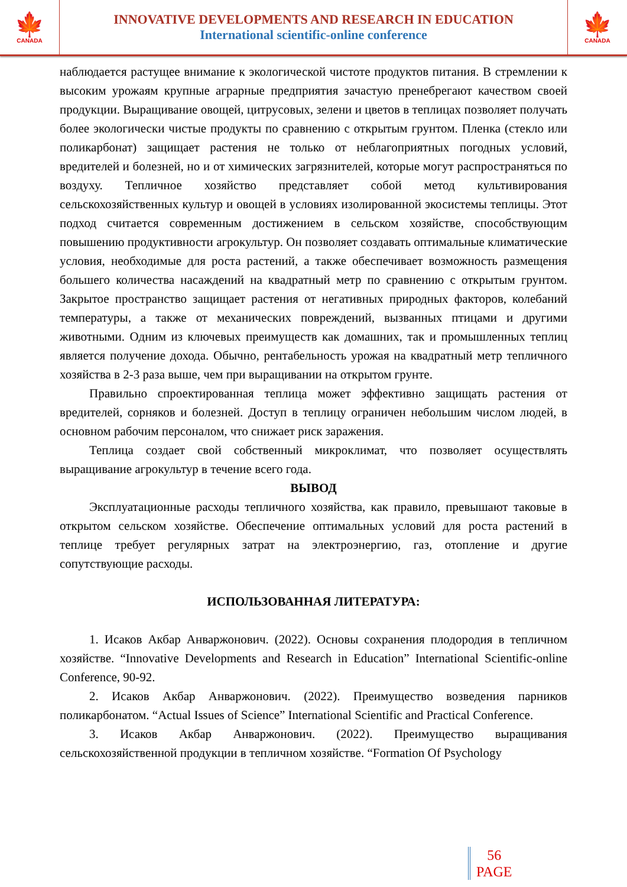🍁
CANADA
INNOVATIVE DEVELOPMENTS AND RESEARCH IN EDUCATION
International scientific-online conference
🍁
CANADA
наблюдается растущее внимание к экологической чистоте продуктов питания. В стремлении к высоким урожаям крупные аграрные предприятия зачастую пренебрегают качеством своей продукции. Выращивание овощей, цитрусовых, зелени и цветов в теплицах позволяет получать более экологически чистые продукты по сравнению с открытым грунтом. Пленка (стекло или поликарбонат) защищает растения не только от неблагоприятных погодных условий, вредителей и болезней, но и от химических загрязнителей, которые могут распространяться по воздуху. Тепличное хозяйство представляет собой метод культивирования сельскохозяйственных культур и овощей в условиях изолированной экосистемы теплицы. Этот подход считается современным достижением в сельском хозяйстве, способствующим повышению продуктивности агрокультур. Он позволяет создавать оптимальные климатические условия, необходимые для роста растений, а также обеспечивает возможность размещения большего количества насаждений на квадратный метр по сравнению с открытым грунтом. Закрытое пространство защищает растения от негативных природных факторов, колебаний температуры, а также от механических повреждений, вызванных птицами и другими животными. Одним из ключевых преимуществ как домашних, так и промышленных теплиц является получение дохода. Обычно, рентабельность урожая на квадратный метр тепличного хозяйства в 2-3 раза выше, чем при выращивании на открытом грунте.
Правильно спроектированная теплица может эффективно защищать растения от вредителей, сорняков и болезней. Доступ в теплицу ограничен небольшим числом людей, в основном рабочим персоналом, что снижает риск заражения.
Теплица создает свой собственный микроклимат, что позволяет осуществлять выращивание агрокультур в течение всего года.
ВЫВОД
Эксплуатационные расходы тепличного хозяйства, как правило, превышают таковые в открытом сельском хозяйстве. Обеспечение оптимальных условий для роста растений в теплице требует регулярных затрат на электроэнергию, газ, отопление и другие сопутствующие расходы.
ИСПОЛЬЗОВАННАЯ ЛИТЕРАТУРА:
1. Исаков Акбар Анваржонович. (2022). Основы сохранения плодородия в тепличном хозяйстве. “Innovative Developments and Research in Education” International Scientific-online Conference, 90-92.
2. Исаков Акбар Анваржонович. (2022). Преимущество возведения парников поликарбонатом. “Actual Issues of Science” International Scientific and Practical Conference.
3. Исаков Акбар Анваржонович. (2022). Преимущество выращивания сельскохозяйственной продукции в тепличном хозяйстве. “Formation Of Psychology
56
PAGE